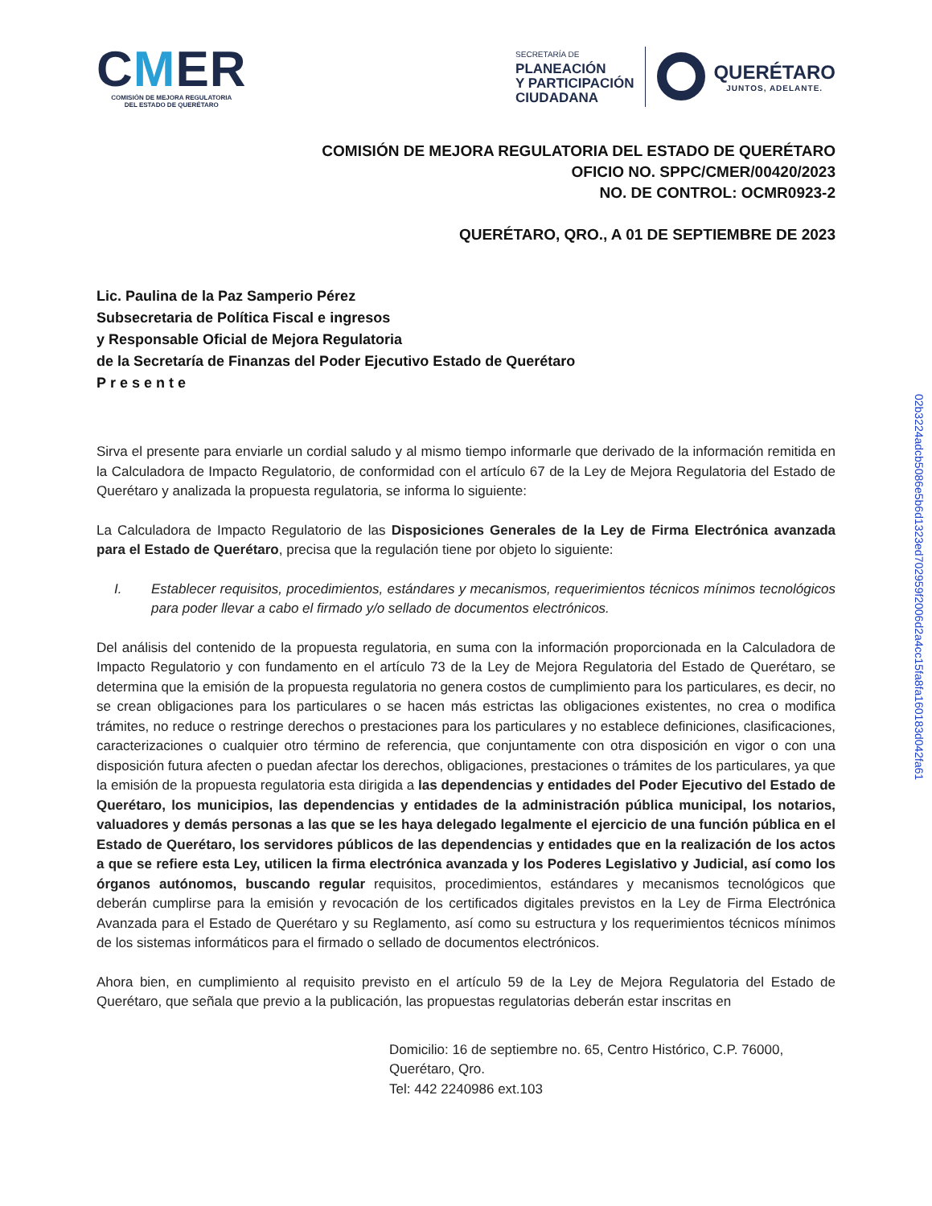CMER
COMISIÓN DE MEJORA REGULATORIA
DEL ESTADO DE QUERÉTARO
SECRETARÍA DE
PLANEACIÓN
Y PARTICIPACIÓN
CIUDADANA
QUERÉTARO
JUNTOS, ADELANTE.
COMISIÓN DE MEJORA REGULATORIA DEL ESTADO DE QUERÉTARO
OFICIO NO. SPPC/CMER/00420/2023
NO. DE CONTROL: OCMR0923-2
QUERÉTARO, QRO., A 01 DE SEPTIEMBRE DE 2023
Lic. Paulina de la Paz Samperio Pérez
Subsecretaria de Política Fiscal e ingresos
y Responsable Oficial de Mejora Regulatoria
de la Secretaría de Finanzas del Poder Ejecutivo Estado de Querétaro
Presente
Sirva el presente para enviarle un cordial saludo y al mismo tiempo informarle que derivado de la información remitida en la Calculadora de Impacto Regulatorio, de conformidad con el artículo 67 de la Ley de Mejora Regulatoria del Estado de Querétaro y analizada la propuesta regulatoria, se informa lo siguiente:
La Calculadora de Impacto Regulatorio de las Disposiciones Generales de la Ley de Firma Electrónica avanzada para el Estado de Querétaro, precisa que la regulación tiene por objeto lo siguiente:
I. Establecer requisitos, procedimientos, estándares y mecanismos, requerimientos técnicos mínimos tecnológicos para poder llevar a cabo el firmado y/o sellado de documentos electrónicos.
Del análisis del contenido de la propuesta regulatoria, en suma con la información proporcionada en la Calculadora de Impacto Regulatorio y con fundamento en el artículo 73 de la Ley de Mejora Regulatoria del Estado de Querétaro, se determina que la emisión de la propuesta regulatoria no genera costos de cumplimiento para los particulares, es decir, no se crean obligaciones para los particulares o se hacen más estrictas las obligaciones existentes, no crea o modifica trámites, no reduce o restringe derechos o prestaciones para los particulares y no establece definiciones, clasificaciones, caracterizaciones o cualquier otro término de referencia, que conjuntamente con otra disposición en vigor o con una disposición futura afecten o puedan afectar los derechos, obligaciones, prestaciones o trámites de los particulares, ya que la emisión de la propuesta regulatoria esta dirigida a las dependencias y entidades del Poder Ejecutivo del Estado de Querétaro, los municipios, las dependencias y entidades de la administración pública municipal, los notarios, valuadores y demás personas a las que se les haya delegado legalmente el ejercicio de una función pública en el Estado de Querétaro, los servidores públicos de las dependencias y entidades que en la realización de los actos a que se refiere esta Ley, utilicen la firma electrónica avanzada y los Poderes Legislativo y Judicial, así como los órganos autónomos, buscando regular requisitos, procedimientos, estándares y mecanismos tecnológicos que deberán cumplirse para la emisión y revocación de los certificados digitales previstos en la Ley de Firma Electrónica Avanzada para el Estado de Querétaro y su Reglamento, así como su estructura y los requerimientos técnicos mínimos de los sistemas informáticos para el firmado o sellado de documentos electrónicos.
Ahora bien, en cumplimiento al requisito previsto en el artículo 59 de la Ley de Mejora Regulatoria del Estado de Querétaro, que señala que previo a la publicación, las propuestas regulatorias deberán estar inscritas en
Domicilio: 16 de septiembre no. 65, Centro Histórico, C.P. 76000,
Querétaro, Qro.
Tel: 442 2240986 ext.103
02b3224adcb5086e5b6d1323ed702959f2006d2a4cc15fa8fa160183d042fa61